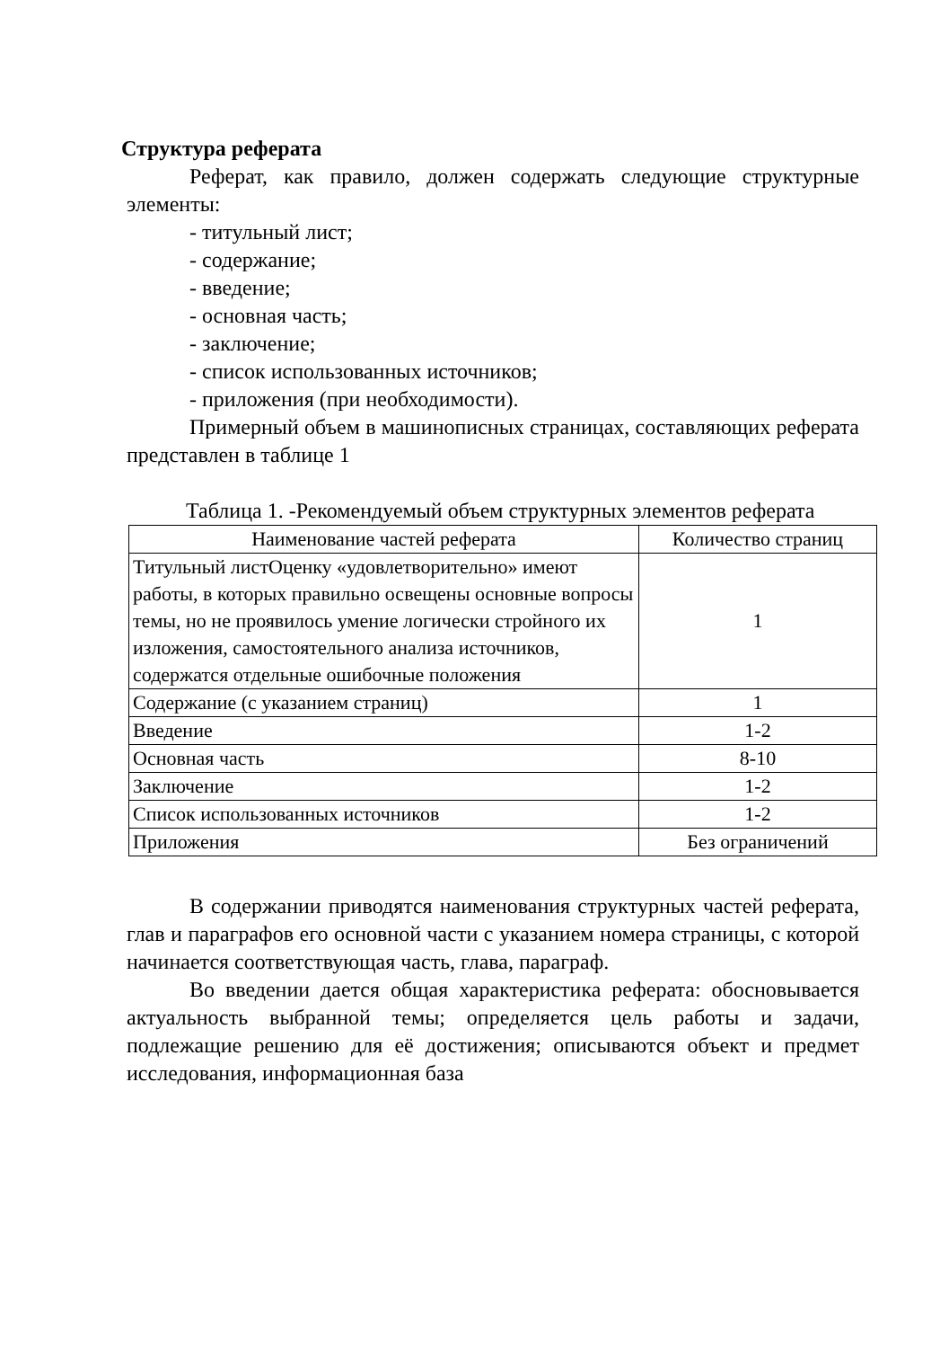Структура реферата
Реферат, как правило, должен содержать следующие структурные элементы:
- титульный лист;
- содержание;
- введение;
- основная часть;
- заключение;
- список использованных источников;
- приложения (при необходимости).
Примерный объем в машинописных страницах, составляющих реферата представлен в таблице 1
Таблица 1. -Рекомендуемый объем структурных элементов реферата
| Наименование частей реферата | Количество страниц |
| --- | --- |
| Титульный листОценку «удовлетворительно» имеют работы, в которых правильно освещены основные вопросы темы, но не проявилось умение логически стройного их изложения, самостоятельного анализа источников, содержатся отдельные ошибочные положения | 1 |
| Содержание (с указанием страниц) | 1 |
| Введение | 1-2 |
| Основная часть | 8-10 |
| Заключение | 1-2 |
| Список использованных источников | 1-2 |
| Приложения | Без ограничений |
В содержании приводятся наименования структурных частей реферата, глав и параграфов его основной части с указанием номера страницы, с которой начинается соответствующая часть, глава, параграф.
Во введении дается общая характеристика реферата: обосновывается актуальность выбранной темы; определяется цель работы и задачи, подлежащие решению для её достижения; описываются объект и предмет исследования, информационная база